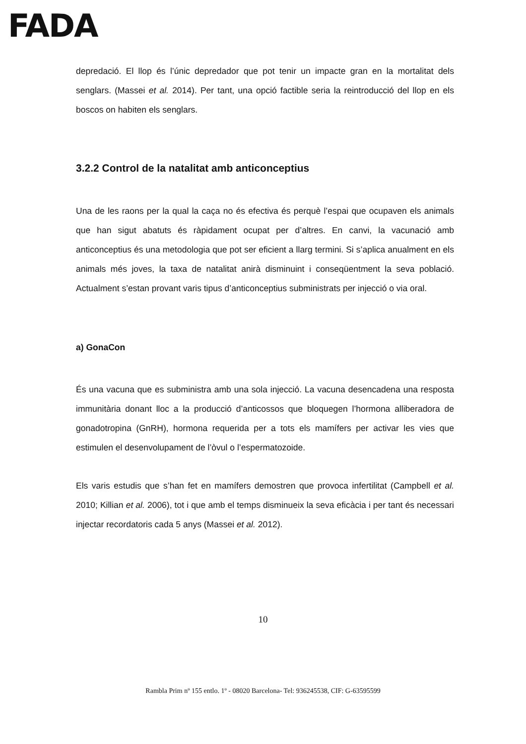FADA
depredació. El llop és l’únic depredador que pot tenir un impacte gran en la mortalitat dels senglars. (Massei et al. 2014). Per tant, una opció factible seria la reintroducció del llop en els boscos on habiten els senglars.
3.2.2 Control de la natalitat amb anticonceptius
Una de les raons per la qual la caça no és efectiva és perquè l’espai que ocupaven els animals que han sigut abatuts és ràpidament ocupat per d’altres. En canvi, la vacunació amb anticonceptius és una metodologia que pot ser eficient a llarg termini. Si s’aplica anualment en els animals més joves, la taxa de natalitat anirà disminuint i conseqüentment la seva població. Actualment s’estan provant varis tipus d’anticonceptius subministrats per injecció o via oral.
a) GonaCon
És una vacuna que es subministra amb una sola injecció. La vacuna desencadena una resposta immunitària donant lloc a la producció d’anticossos que bloquegen l’hormona alliberadora de gonadotropina (GnRH), hormona requerida per a tots els mamífers per activar les vies que estimulen el desenvolupament de l’òvul o l’espermatozoide.
Els varis estudis que s’han fet en mamífers demostren que provoca infertilitat (Campbell et al. 2010; Killian et al. 2006), tot i que amb el temps disminueix la seva eficàcia i per tant és necessari injectar recordatoris cada 5 anys (Massei et al. 2012).
10
Rambla Prim nº 155 entlo. 1º - 08020 Barcelona- Tel: 936245538, CIF: G-63595599